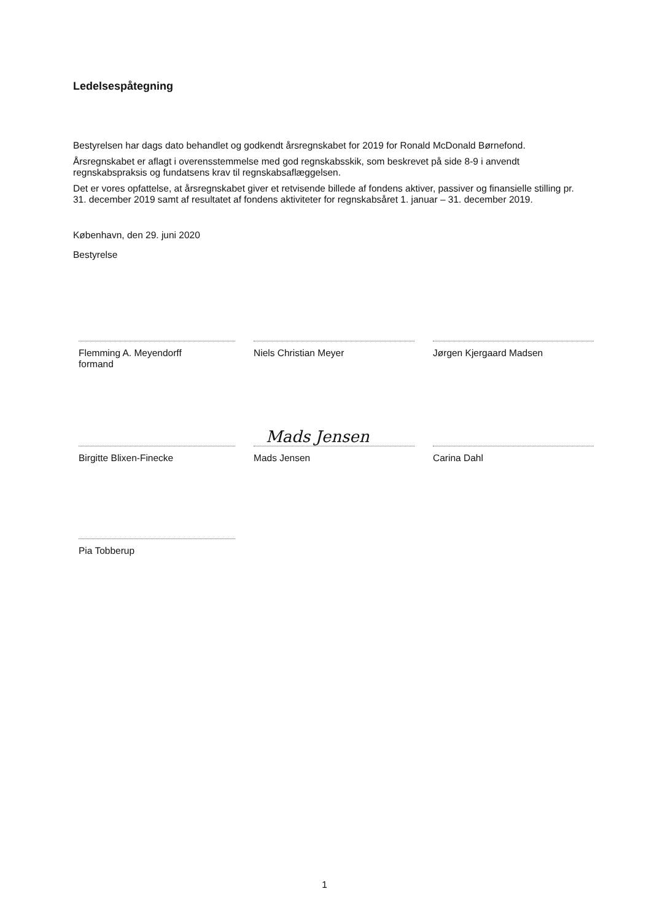Ledelsespåtegning
Bestyrelsen har dags dato behandlet og godkendt årsregnskabet for 2019 for Ronald McDonald Børnefond.
Årsregnskabet er aflagt i overensstemmelse med god regnskabsskik, som beskrevet på side 8-9 i anvendt regnskabspraksis og fundatsens krav til regnskabsaflæggelsen.
Det er vores opfattelse, at årsregnskabet giver et retvisende billede af fondens aktiver, passiver og finansielle stilling pr. 31. december 2019 samt af resultatet af fondens aktiviteter for regnskabsåret 1. januar – 31. december 2019.
København, den 29. juni 2020
Bestyrelse
Flemming A. Meyendorff
formand
Niels Christian Meyer
Jørgen Kjergaard Madsen
Birgitte Blixen-Finecke
Mads Jensen
Mads Jensen
Carina Dahl
Pia Tobberup
1